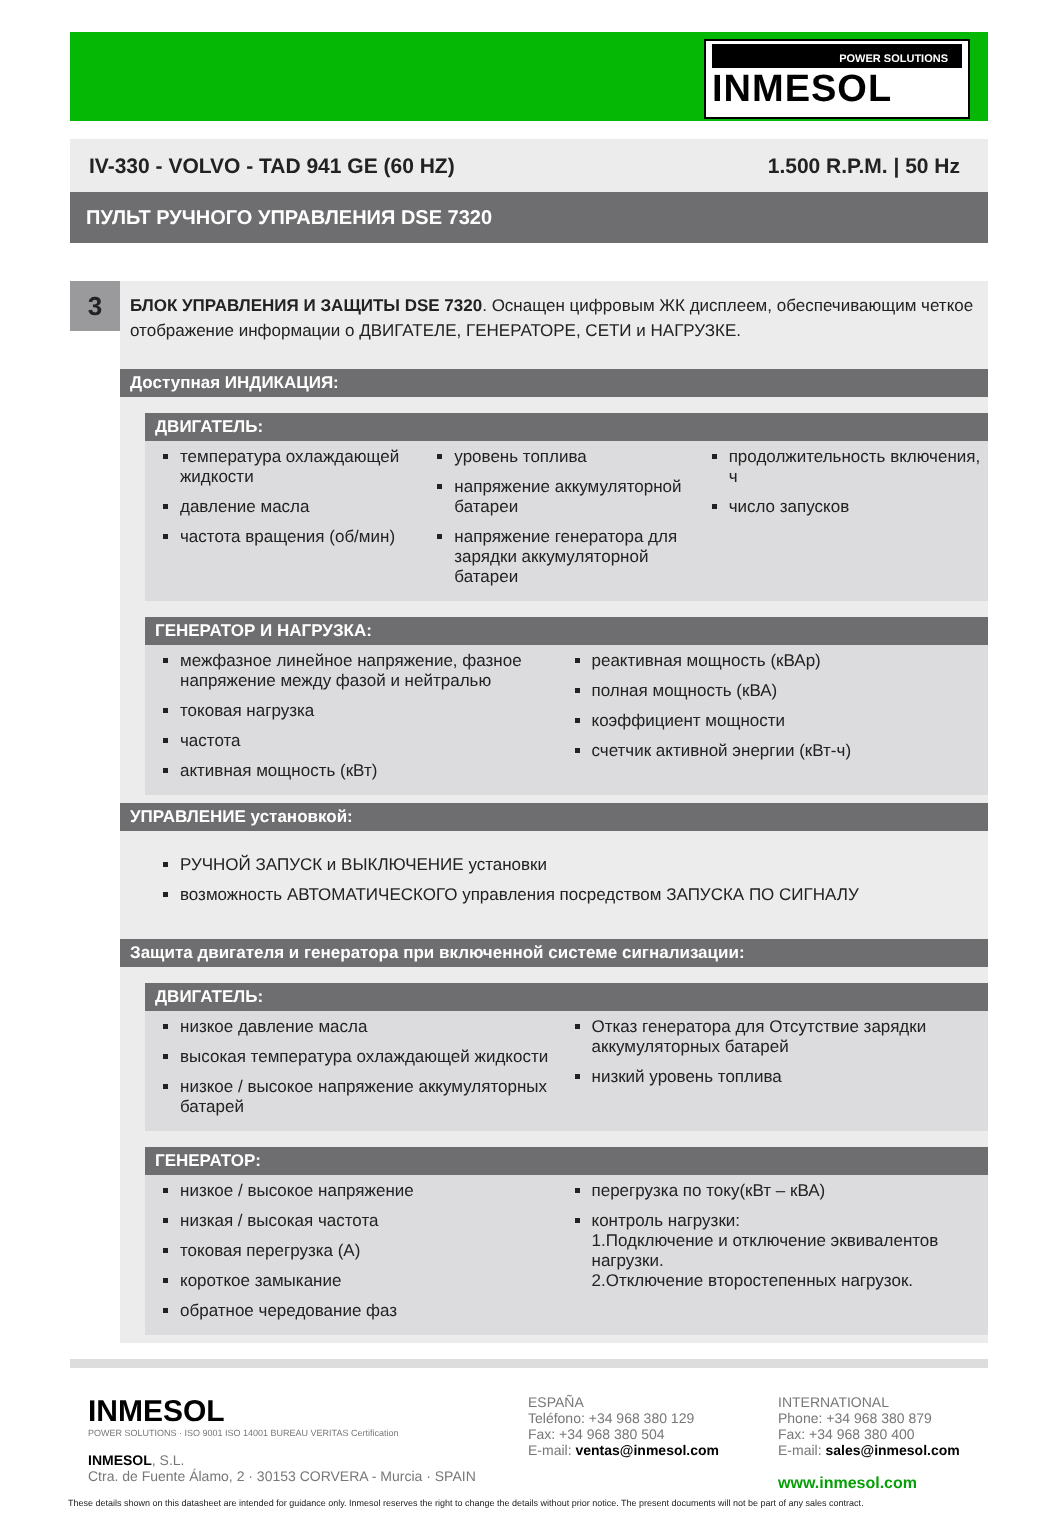POWER SOLUTIONS
INMESOL
IV-330 - VOLVO - TAD 941 GE (60 HZ) 1.500 R.P.M. | 50 Hz
ПУЛЬТ РУЧНОГО УПРАВЛЕНИЯ DSE 7320
3
БЛОК УПРАВЛЕНИЯ И ЗАЩИТЫ DSE 7320. Оснащен цифровым ЖК дисплеем, обеспечивающим четкое отображение информации о ДВИГАТЕЛЕ, ГЕНЕРАТОРЕ, СЕТИ и НАГРУЗКЕ.
Доступная ИНДИКАЦИЯ:
ДВИГАТЕЛЬ:
температура охлаждающей жидкости
давление масла
частота вращения (об/мин)
уровень топлива
напряжение аккумуляторной батареи
напряжение генератора для зарядки аккумуляторной батареи
продолжительность включения, ч
число запусков
ГЕНЕРАТОР И НАГРУЗКА:
межфазное линейное напряжение, фазное напряжение между фазой и нейтралью
токовая нагрузка
частота
активная мощность (кВт)
реактивная мощность (кВАр)
полная мощность (кВА)
коэффициент мощности
счетчик активной энергии (кВт-ч)
УПРАВЛЕНИЕ установкой:
РУЧНОЙ ЗАПУСК и ВЫКЛЮЧЕНИЕ установки
возможность АВТОМАТИЧЕСКОГО управления посредством ЗАПУСКА ПО СИГНАЛУ
Защита двигателя и генератора при включенной системе сигнализации:
ДВИГАТЕЛЬ:
низкое давление масла
высокая температура охлаждающей жидкости
низкое / высокое напряжение аккумуляторных батарей
Отказ генератора для Отсутствие зарядки аккумуляторных батарей
низкий уровень топлива
ГЕНЕРАТОР:
низкое / высокое напряжение
низкая / высокая частота
токовая перегрузка (А)
короткое замыкание
обратное чередование фаз
перегрузка по току(кВт – кВА)
контроль нагрузки:
1.Подключение и отключение эквивалентов нагрузки.
2.Отключение второстепенных нагрузок.
INMESOL
POWER SOLUTIONS · ISO 9001 ISO 14001 BUREAU VERITAS Certification
INMESOL, S.L.
Ctra. de Fuente Álamo, 2 · 30153 CORVERA - Murcia · SPAIN
ESPAÑA
Teléfono: +34 968 380 129
Fax: +34 968 380 504
E-mail: ventas@inmesol.com
INTERNATIONAL
Phone: +34 968 380 879
Fax: +34 968 380 400
E-mail: sales@inmesol.com
www.inmesol.com
These details shown on this datasheet are intended for guidance only. Inmesol reserves the right to change the details without prior notice. The present documents will not be part of any sales contract.